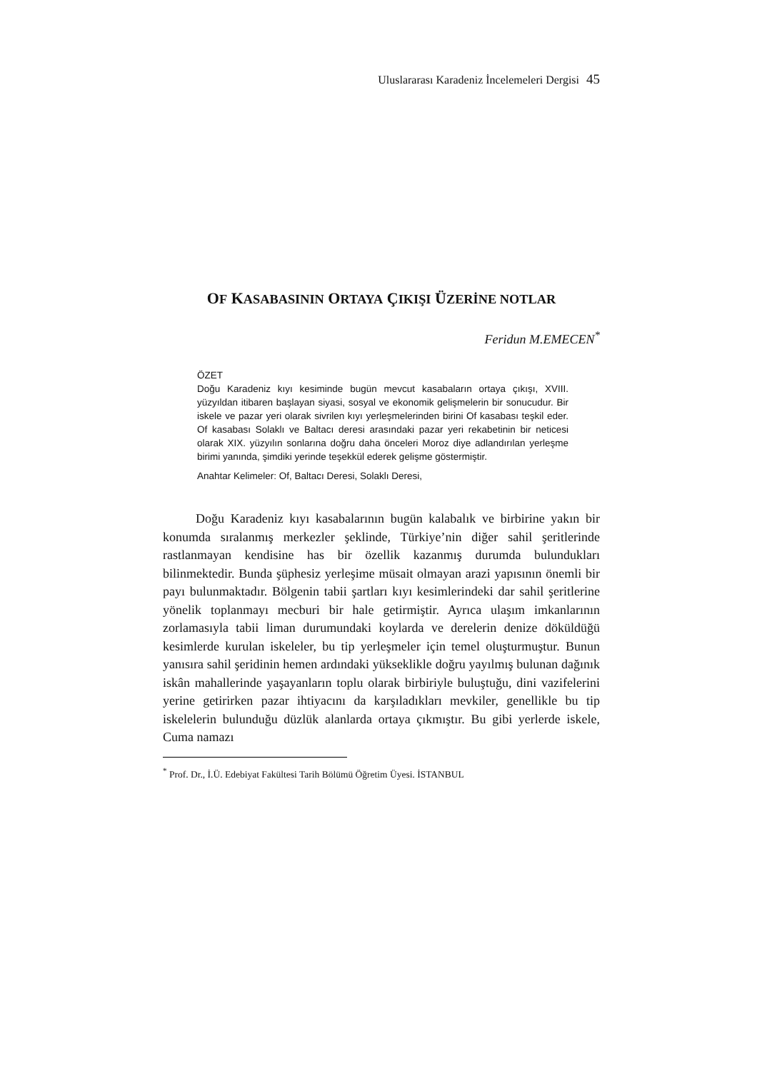Uluslararası Karadeniz İncelemeleri Dergisi 45
OF KASABASININ ORTAYA ÇIKIŞI ÜZERİNE NOTLAR
Feridun M.EMECEN<sup>*</sup>
ÖZET
Doğu Karadeniz kıyı kesiminde bugün mevcut kasabaların ortaya çıkışı, XVIII. yüzyıldan itibaren başlayan siyasi, sosyal ve ekonomik gelişmelerin bir sonucudur. Bir iskele ve pazar yeri olarak sivrilen kıyı yerleşmelerinden birini Of kasabası teşkil eder. Of kasabası Solaklı ve Baltacı deresi arasındaki pazar yeri rekabetinin bir neticesi olarak XIX. yüzyılın sonlarına doğru daha önceleri Moroz diye adlandırılan yerleşme birimi yanında, şimdiki yerinde teşekkül ederek gelişme göstermiştir.
Anahtar Kelimeler: Of, Baltacı Deresi, Solaklı Deresi,
Doğu Karadeniz kıyı kasabalarının bugün kalabalık ve birbirine yakın bir konumda sıralanmış merkezler şeklinde, Türkiye’nin diğer sahil şeritlerinde rastlanmayan kendisine has bir özellik kazanmış durumda bulundukları bilinmektedir. Bunda şüphesiz yerleşime müsait olmayan arazi yapısının önemli bir payı bulunmaktadır. Bölgenin tabii şartları kıyı kesimlerindeki dar sahil şeritlerine yönelik toplanmayı mecburi bir hale getirmiştir. Ayrıca ulaşım imkanlarının zorlamasıyla tabii liman durumundaki koylarda ve derelerin denize döküldüğü kesimlerde kurulan iskeleler, bu tip yerleşmeler için temel oluşturmuştur. Bunun yanısıra sahil şeridinin hemen ardındaki yükseklikle doğru yayılmış bulunan dağınık iskân mahallerinde yaşayanların toplu olarak birbiriyle buluştuğu, dini vazifelerini yerine getirirken pazar ihtiyacını da karşıladıkları mevkiler, genellikle bu tip iskelelerin bulunduğu düzlük alanlarda ortaya çıkmıştır. Bu gibi yerlerde iskele, Cuma namazı
<sup>*</sup> Prof. Dr., İ.Ü. Edebiyat Fakültesi Tarih Bölümü Öğretim Üyesi. İSTANBUL